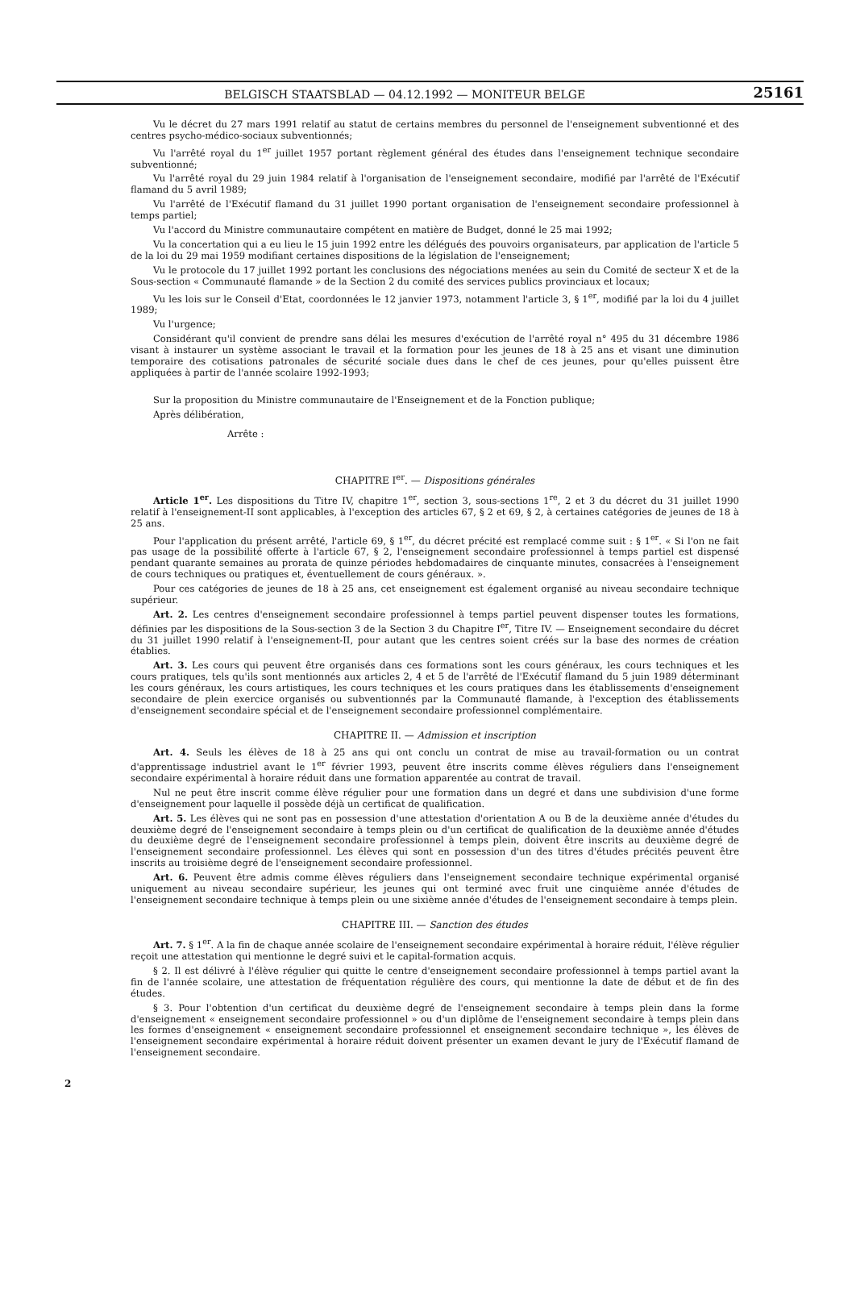BELGISCH STAATSBLAD — 04.12.1992 — MONITEUR BELGE 25161
Vu le décret du 27 mars 1991 relatif au statut de certains membres du personnel de l'enseignement subventionné et des centres psycho-médico-sociaux subventionnés;
Vu l'arrêté royal du 1<sup>er</sup> juillet 1957 portant règlement général des études dans l'enseignement technique secondaire subventionné;
Vu l'arrêté royal du 29 juin 1984 relatif à l'organisation de l'enseignement secondaire, modifié par l'arrêté de l'Exécutif flamand du 5 avril 1989;
Vu l'arrêté de l'Exécutif flamand du 31 juillet 1990 portant organisation de l'enseignement secondaire professionnel à temps partiel;
Vu l'accord du Ministre communautaire compétent en matière de Budget, donné le 25 mai 1992;
Vu la concertation qui a eu lieu le 15 juin 1992 entre les délégués des pouvoirs organisateurs, par application de l'article 5 de la loi du 29 mai 1959 modifiant certaines dispositions de la législation de l'enseignement;
Vu le protocole du 17 juillet 1992 portant les conclusions des négociations menées au sein du Comité de secteur X et de la Sous-section « Communauté flamande » de la Section 2 du comité des services publics provinciaux et locaux;
Vu les lois sur le Conseil d'Etat, coordonnées le 12 janvier 1973, notamment l'article 3, § 1<sup>er</sup>, modifié par la loi du 4 juillet 1989;
Vu l'urgence;
Considérant qu'il convient de prendre sans délai les mesures d'exécution de l'arrêté royal n° 495 du 31 décembre 1986 visant à instaurer un système associant le travail et la formation pour les jeunes de 18 à 25 ans et visant une diminution temporaire des cotisations patronales de sécurité sociale dues dans le chef de ces jeunes, pour qu'elles puissent être appliquées à partir de l'année scolaire 1992-1993;
Sur la proposition du Ministre communautaire de l'Enseignement et de la Fonction publique;
Après délibération,
Arrête :
CHAPITRE I<sup>er</sup>. — Dispositions générales
Article 1<sup>er</sup>. Les dispositions du Titre IV, chapitre 1<sup>er</sup>, section 3, sous-sections 1<sup>re</sup>, 2 et 3 du décret du 31 juillet 1990 relatif à l'enseignement-II sont applicables, à l'exception des articles 67, § 2 et 69, § 2, à certaines catégories de jeunes de 18 à 25 ans.
Pour l'application du présent arrêté, l'article 69, § 1<sup>er</sup>, du décret précité est remplacé comme suit : § 1<sup>er</sup>. « Si l'on ne fait pas usage de la possibilité offerte à l'article 67, § 2, l'enseignement secondaire professionnel à temps partiel est dispensé pendant quarante semaines au prorata de quinze périodes hebdomadaires de cinquante minutes, consacrées à l'enseignement de cours techniques ou pratiques et, éventuellement de cours généraux. ».
Pour ces catégories de jeunes de 18 à 25 ans, cet enseignement est également organisé au niveau secondaire technique supérieur.
Art. 2. Les centres d'enseignement secondaire professionnel à temps partiel peuvent dispenser toutes les formations, définies par les dispositions de la Sous-section 3 de la Section 3 du Chapitre I<sup>er</sup>, Titre IV. — Enseignement secondaire du décret du 31 juillet 1990 relatif à l'enseignement-II, pour autant que les centres soient créés sur la base des normes de création établies.
Art. 3. Les cours qui peuvent être organisés dans ces formations sont les cours généraux, les cours techniques et les cours pratiques, tels qu'ils sont mentionnés aux articles 2, 4 et 5 de l'arrêté de l'Exécutif flamand du 5 juin 1989 déterminant les cours généraux, les cours artistiques, les cours techniques et les cours pratiques dans les établissements d'enseignement secondaire de plein exercice organisés ou subventionnés par la Communauté flamande, à l'exception des établissements d'enseignement secondaire spécial et de l'enseignement secondaire professionnel complémentaire.
CHAPITRE II. — Admission et inscription
Art. 4. Seuls les élèves de 18 à 25 ans qui ont conclu un contrat de mise au travail-formation ou un contrat d'apprentissage industriel avant le 1<sup>er</sup> février 1993, peuvent être inscrits comme élèves réguliers dans l'enseignement secondaire expérimental à horaire réduit dans une formation apparentée au contrat de travail.
Nul ne peut être inscrit comme élève régulier pour une formation dans un degré et dans une subdivision d'une forme d'enseignement pour laquelle il possède déjà un certificat de qualification.
Art. 5. Les élèves qui ne sont pas en possession d'une attestation d'orientation A ou B de la deuxième année d'études du deuxième degré de l'enseignement secondaire à temps plein ou d'un certificat de qualification de la deuxième année d'études du deuxième degré de l'enseignement secondaire professionnel à temps plein, doivent être inscrits au deuxième degré de l'enseignement secondaire professionnel. Les élèves qui sont en possession d'un des titres d'études précités peuvent être inscrits au troisième degré de l'enseignement secondaire professionnel.
Art. 6. Peuvent être admis comme élèves réguliers dans l'enseignement secondaire technique expérimental organisé uniquement au niveau secondaire supérieur, les jeunes qui ont terminé avec fruit une cinquième année d'études de l'enseignement secondaire technique à temps plein ou une sixième année d'études de l'enseignement secondaire à temps plein.
CHAPITRE III. — Sanction des études
Art. 7. § 1<sup>er</sup>. A la fin de chaque année scolaire de l'enseignement secondaire expérimental à horaire réduit, l'élève régulier reçoit une attestation qui mentionne le degré suivi et le capital-formation acquis.
§ 2. Il est délivré à l'élève régulier qui quitte le centre d'enseignement secondaire professionnel à temps partiel avant la fin de l'année scolaire, une attestation de fréquentation régulière des cours, qui mentionne la date de début et de fin des études.
§ 3. Pour l'obtention d'un certificat du deuxième degré de l'enseignement secondaire à temps plein dans la forme d'enseignement « enseignement secondaire professionnel » ou d'un diplôme de l'enseignement secondaire à temps plein dans les formes d'enseignement « enseignement secondaire professionnel et enseignement secondaire technique », les élèves de l'enseignement secondaire expérimental à horaire réduit doivent présenter un examen devant le jury de l'Exécutif flamand de l'enseignement secondaire.
2